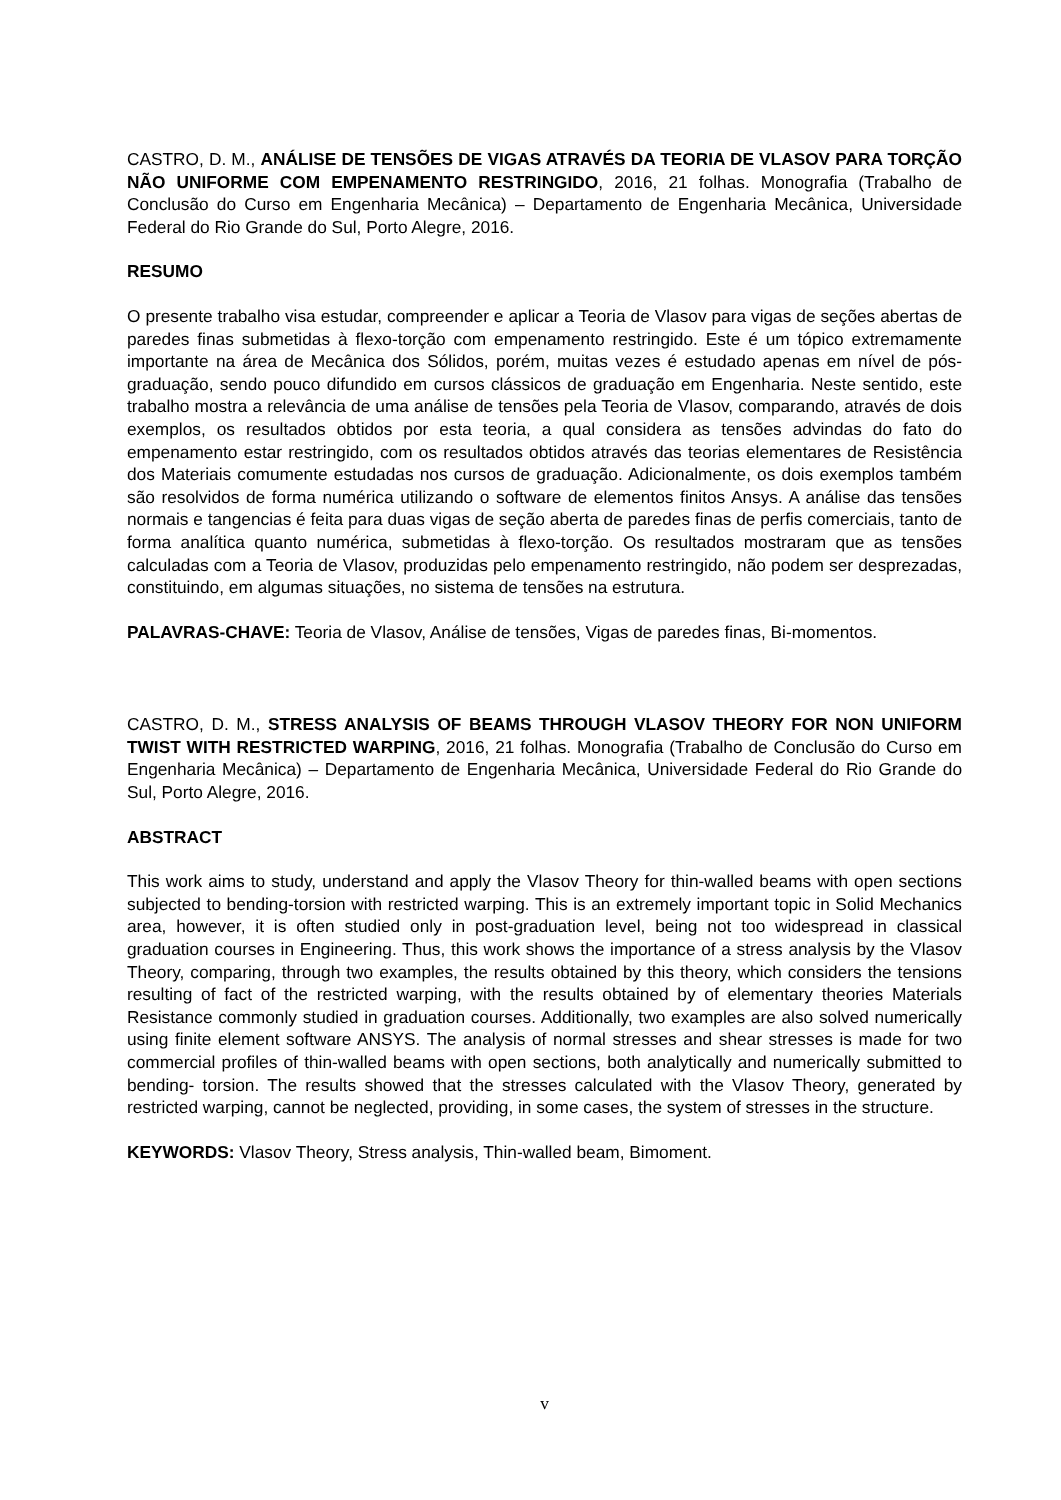CASTRO, D. M., ANÁLISE DE TENSÕES DE VIGAS ATRAVÉS DA TEORIA DE VLASOV PARA TORÇÃO NÃO UNIFORME COM EMPENAMENTO RESTRINGIDO, 2016, 21 folhas. Monografia (Trabalho de Conclusão do Curso em Engenharia Mecânica) – Departamento de Engenharia Mecânica, Universidade Federal do Rio Grande do Sul, Porto Alegre, 2016.
RESUMO
O presente trabalho visa estudar, compreender e aplicar a Teoria de Vlasov para vigas de seções abertas de paredes finas submetidas à flexo-torção com empenamento restringido. Este é um tópico extremamente importante na área de Mecânica dos Sólidos, porém, muitas vezes é estudado apenas em nível de pós-graduação, sendo pouco difundido em cursos clássicos de graduação em Engenharia. Neste sentido, este trabalho mostra a relevância de uma análise de tensões pela Teoria de Vlasov, comparando, através de dois exemplos, os resultados obtidos por esta teoria, a qual considera as tensões advindas do fato do empenamento estar restringido, com os resultados obtidos através das teorias elementares de Resistência dos Materiais comumente estudadas nos cursos de graduação. Adicionalmente, os dois exemplos também são resolvidos de forma numérica utilizando o software de elementos finitos Ansys. A análise das tensões normais e tangencias é feita para duas vigas de seção aberta de paredes finas de perfis comerciais, tanto de forma analítica quanto numérica, submetidas à flexo-torção. Os resultados mostraram que as tensões calculadas com a Teoria de Vlasov, produzidas pelo empenamento restringido, não podem ser desprezadas, constituindo, em algumas situações, no sistema de tensões na estrutura.
PALAVRAS-CHAVE: Teoria de Vlasov, Análise de tensões, Vigas de paredes finas, Bi-momentos.
CASTRO, D. M., STRESS ANALYSIS OF BEAMS THROUGH VLASOV THEORY FOR NON UNIFORM TWIST WITH RESTRICTED WARPING, 2016, 21 folhas. Monografia (Trabalho de Conclusão do Curso em Engenharia Mecânica) – Departamento de Engenharia Mecânica, Universidade Federal do Rio Grande do Sul, Porto Alegre, 2016.
ABSTRACT
This work aims to study, understand and apply the Vlasov Theory for thin-walled beams with open sections subjected to bending-torsion with restricted warping. This is an extremely important topic in Solid Mechanics area, however, it is often studied only in post-graduation level, being not too widespread in classical graduation courses in Engineering. Thus, this work shows the importance of a stress analysis by the Vlasov Theory, comparing, through two examples, the results obtained by this theory, which considers the tensions resulting of fact of the restricted warping, with the results obtained by of elementary theories Materials Resistance commonly studied in graduation courses. Additionally, two examples are also solved numerically using finite element software ANSYS. The analysis of normal stresses and shear stresses is made for two commercial profiles of thin-walled beams with open sections, both analytically and numerically submitted to bending- torsion. The results showed that the stresses calculated with the Vlasov Theory, generated by restricted warping, cannot be neglected, providing, in some cases, the system of stresses in the structure.
KEYWORDS: Vlasov Theory, Stress analysis, Thin-walled beam, Bimoment.
v